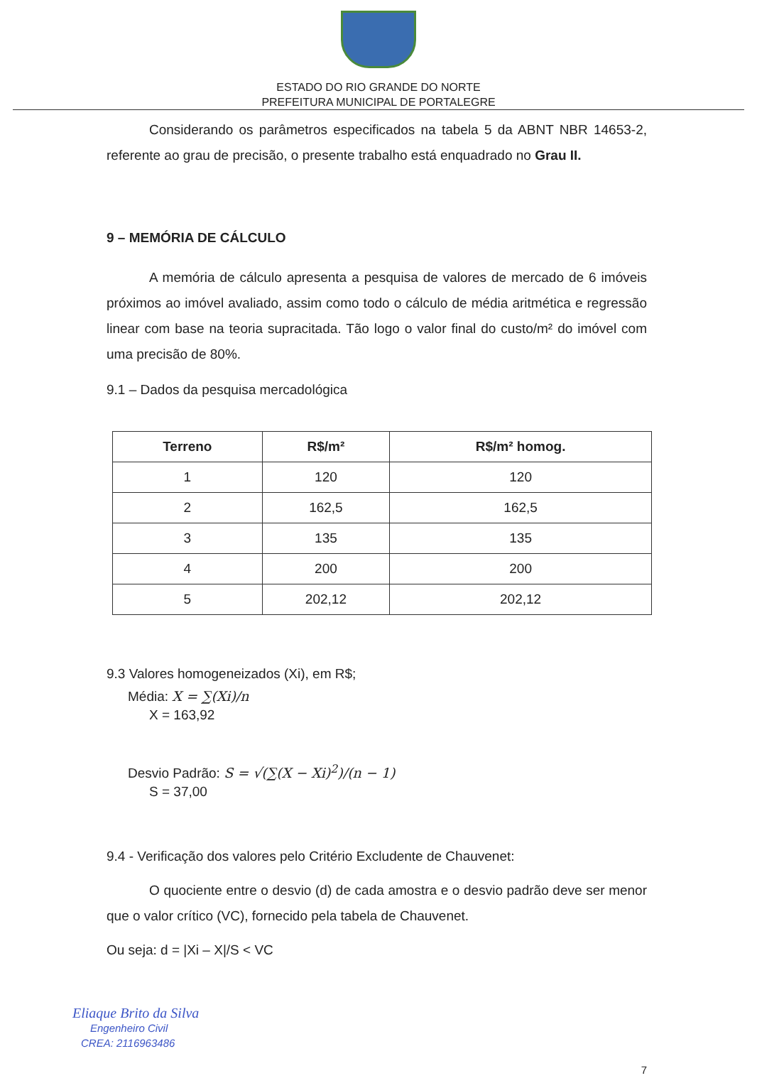ESTADO DO RIO GRANDE DO NORTE
PREFEITURA MUNICIPAL DE PORTALEGRE
Considerando os parâmetros especificados na tabela 5 da ABNT NBR 14653-2, referente ao grau de precisão, o presente trabalho está enquadrado no Grau II.
9 – MEMÓRIA DE CÁLCULO
A memória de cálculo apresenta a pesquisa de valores de mercado de 6 imóveis próximos ao imóvel avaliado, assim como todo o cálculo de média aritmética e regressão linear com base na teoria supracitada. Tão logo o valor final do custo/m² do imóvel com uma precisão de 80%.
9.1 – Dados da pesquisa mercadológica
| Terreno | R$/m² | R$/m² homog. |
| --- | --- | --- |
| 1 | 120 | 120 |
| 2 | 162,5 | 162,5 |
| 3 | 135 | 135 |
| 4 | 200 | 200 |
| 5 | 202,12 | 202,12 |
9.3 Valores homogeneizados (Xi), em R$;
Média: X = ∑(Xi)/n
X = 163,92
Desvio Padrão: S = √(∑(X − Xi)<sup>2</sup>)/(n − 1)
S = 37,00
9.4 - Verificação dos valores pelo Critério Excludente de Chauvenet:
O quociente entre o desvio (d) de cada amostra e o desvio padrão deve ser menor que o valor crítico (VC), fornecido pela tabela de Chauvenet.
Ou seja: d = |Xi – X|/S < VC
Eliaque Brito da Silva
Engenheiro Civil
CREA: 2116963486
7